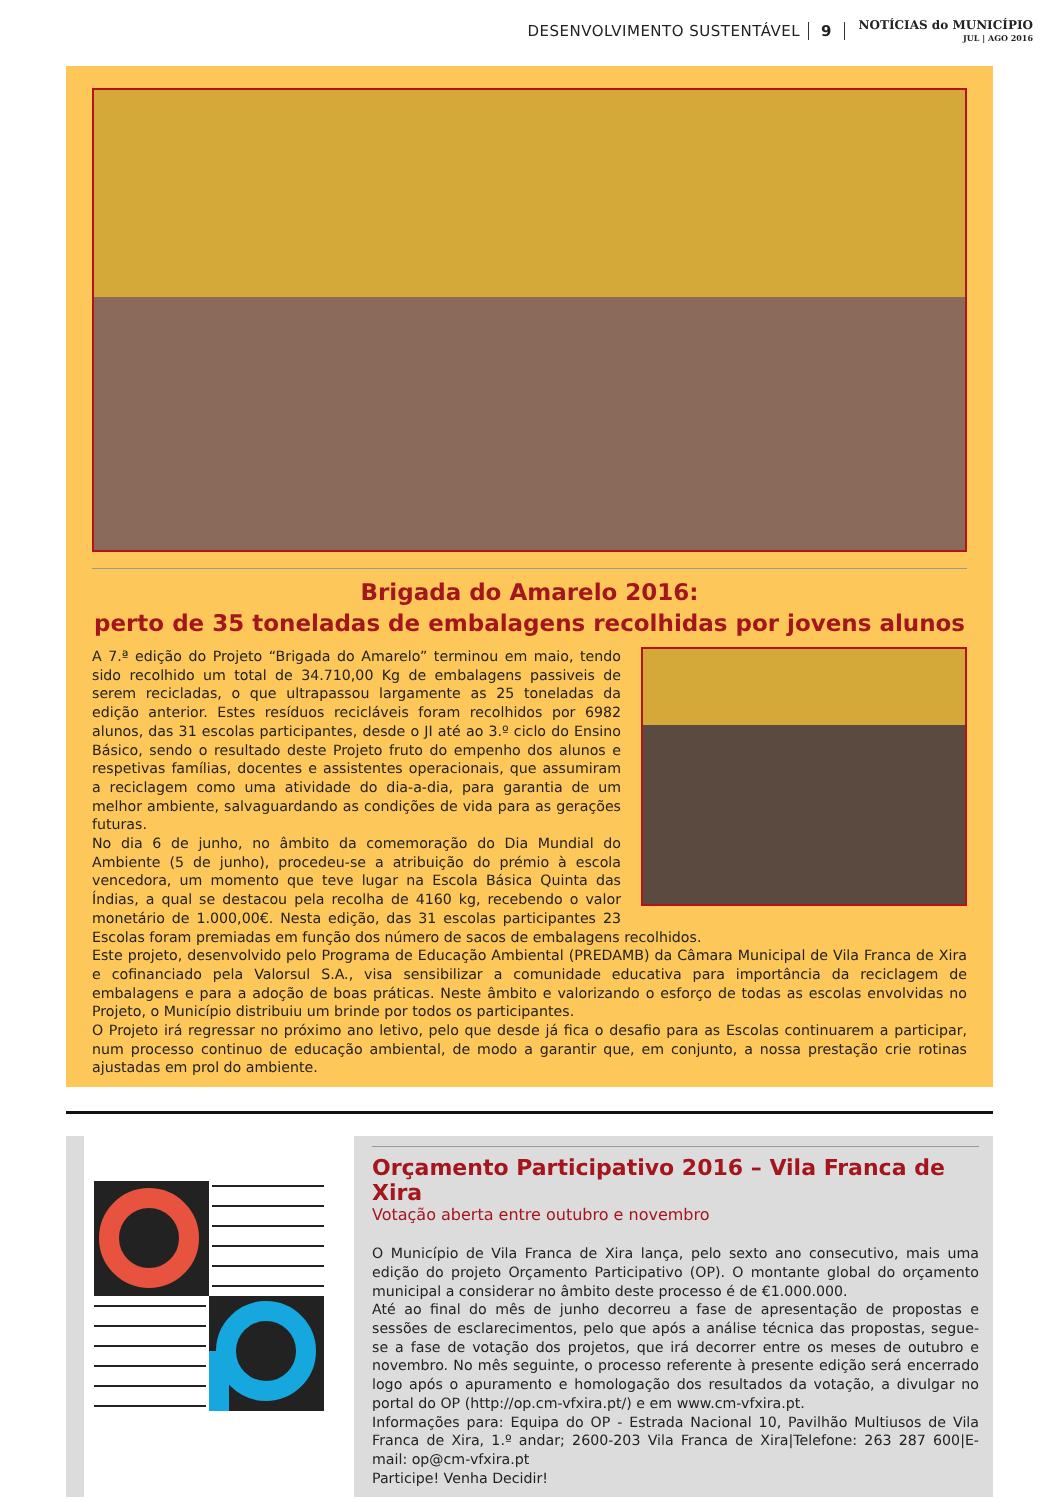DESENVOLVIMENTO SUSTENTÁVEL 9 NOTÍCIAS do MUNICÍPIO
JUL | AGO 2016
Brigada do Amarelo 2016:
perto de 35 toneladas de embalagens recolhidas por jovens alunos
A 7.ª edição do Projeto “Brigada do Amarelo” terminou em maio, tendo sido recolhido um total de 34.710,00 Kg de embalagens passiveis de serem recicladas, o que ultrapassou largamente as 25 toneladas da edição anterior. Estes resíduos recicláveis foram recolhidos por 6982 alunos, das 31 escolas participantes, desde o JI até ao 3.º ciclo do Ensino Básico, sendo o resultado deste Projeto fruto do empenho dos alunos e respetivas famílias, docentes e assistentes operacionais, que assumiram a reciclagem como uma atividade do dia-a-dia, para garantia de um melhor ambiente, salvaguardando as condições de vida para as gerações futuras.
No dia 6 de junho, no âmbito da comemoração do Dia Mundial do Ambiente (5 de junho), procedeu-se a atribuição do prémio à escola vencedora, um momento que teve lugar na Escola Básica Quinta das Índias, a qual se destacou pela recolha de 4160 kg, recebendo o valor monetário de 1.000,00€. Nesta edição, das 31 escolas participantes 23 Escolas foram premiadas em função dos número de sacos de embalagens recolhidos.
Este projeto, desenvolvido pelo Programa de Educação Ambiental (PREDAMB) da Câmara Municipal de Vila Franca de Xira e cofinanciado pela Valorsul S.A., visa sensibilizar a comunidade educativa para importância da reciclagem de embalagens e para a adoção de boas práticas. Neste âmbito e valorizando o esforço de todas as escolas envolvidas no Projeto, o Município distribuiu um brinde por todos os participantes.
O Projeto irá regressar no próximo ano letivo, pelo que desde já fica o desafio para as Escolas continuarem a participar, num processo continuo de educação ambiental, de modo a garantir que, em conjunto, a nossa prestação crie rotinas ajustadas em prol do ambiente.
Orçamento Participativo 2016 – Vila Franca de Xira
Votação aberta entre outubro e novembro
O Município de Vila Franca de Xira lança, pelo sexto ano consecutivo, mais uma edição do projeto Orçamento Participativo (OP). O montante global do orçamento municipal a considerar no âmbito deste processo é de €1.000.000.
Até ao final do mês de junho decorreu a fase de apresentação de propostas e sessões de esclarecimentos, pelo que após a análise técnica das propostas, segue-se a fase de votação dos projetos, que irá decorrer entre os meses de outubro e novembro. No mês seguinte, o processo referente à presente edição será encerrado logo após o apuramento e homologação dos resultados da votação, a divulgar no portal do OP (http://op.cm-vfxira.pt/) e em www.cm-vfxira.pt.
Informações para: Equipa do OP - Estrada Nacional 10, Pavilhão Multiusos de Vila Franca de Xira, 1.º andar; 2600-203 Vila Franca de Xira|Telefone: 263 287 600|E-mail: op@cm-vfxira.pt
Participe! Venha Decidir!